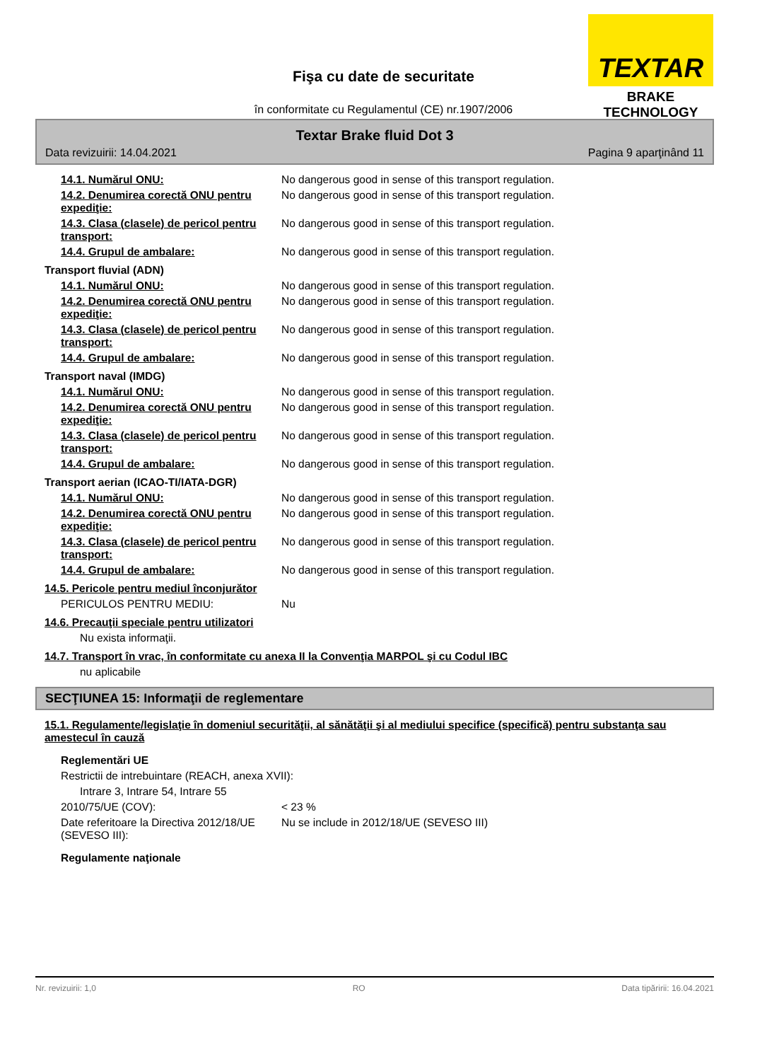Fişa cu date de securitate
în conformitate cu Regulamentul (CE) nr.1907/2006
TEXTAR
BRAKE TECHNOLOGY
Textar Brake fluid Dot 3
Data revizuirii: 14.04.2021 Pagina 9 aparţinând 11
14.1. Numărul ONU: No dangerous good in sense of this transport regulation.
14.2. Denumirea corectă ONU pentru expediţie:
No dangerous good in sense of this transport regulation.
14.3. Clasa (clasele) de pericol pentru transport:
No dangerous good in sense of this transport regulation.
14.4. Grupul de ambalare: No dangerous good in sense of this transport regulation.
Transport fluvial (ADN)
14.1. Numărul ONU: No dangerous good in sense of this transport regulation.
14.2. Denumirea corectă ONU pentru expediţie:
No dangerous good in sense of this transport regulation.
14.3. Clasa (clasele) de pericol pentru transport:
No dangerous good in sense of this transport regulation.
14.4. Grupul de ambalare: No dangerous good in sense of this transport regulation.
Transport naval (IMDG)
14.1. Numărul ONU: No dangerous good in sense of this transport regulation.
14.2. Denumirea corectă ONU pentru expediţie:
No dangerous good in sense of this transport regulation.
14.3. Clasa (clasele) de pericol pentru transport:
No dangerous good in sense of this transport regulation.
14.4. Grupul de ambalare: No dangerous good in sense of this transport regulation.
Transport aerian (ICAO-TI/IATA-DGR)
14.1. Numărul ONU: No dangerous good in sense of this transport regulation.
14.2. Denumirea corectă ONU pentru expediţie:
No dangerous good in sense of this transport regulation.
14.3. Clasa (clasele) de pericol pentru transport:
No dangerous good in sense of this transport regulation.
14.4. Grupul de ambalare: No dangerous good in sense of this transport regulation.
14.5. Pericole pentru mediul înconjurător
PERICULOS PENTRU MEDIU: Nu
14.6. Precauţii speciale pentru utilizatori
Nu exista informaţii.
14.7. Transport în vrac, în conformitate cu anexa II la Convenţia MARPOL şi cu Codul IBC
nu aplicabile
SECŢIUNEA 15: Informaţii de reglementare
15.1. Regulamente/legislaţie în domeniul securităţii, al sănătăţii şi al mediului specifice (specifică) pentru substanţa sau amestecul în cauză
Reglementări UE
Restrictii de intrebuintare (REACH, anexa XVII):
Intrare 3, Intrare 54, Intrare 55
2010/75/UE (COV): < 23 %
Date referitoare la Directiva 2012/18/UE (SEVESO III):
Nu se include in 2012/18/UE (SEVESO III)
Regulamente naţionale
Nr. revizuirii: 1,0 RO Data tipăririi: 16.04.2021